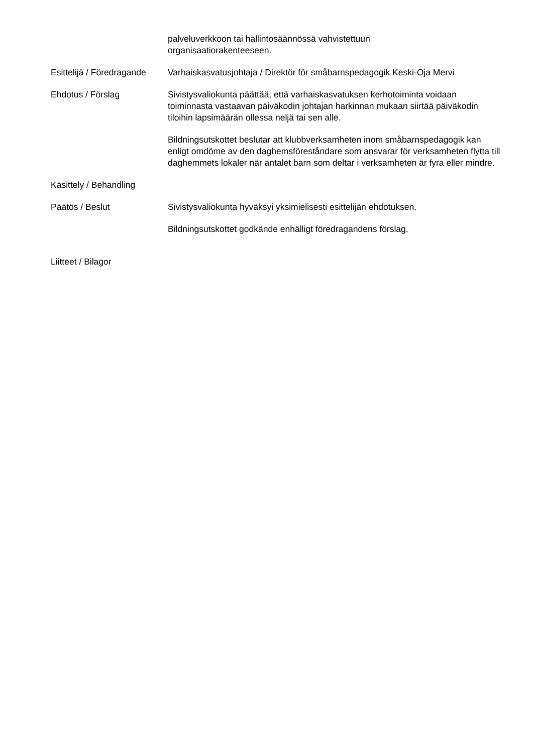palveluverkkoon tai hallintosäännössä vahvistettuun
organisaatiorakenteeseen.
Esittelijä / Föredragande
Varhaiskasvatusjohtaja / Direktör för småbarnspedagogik Keski-Oja Mervi
Ehdotus / Förslag Sivistysvaliokunta päättää, että varhaiskasvatuksen kerhotoiminta voidaan toiminnasta vastaavan päiväkodin johtajan harkinnan mukaan siirtää päiväkodin tiloihin lapsimäärän ollessa neljä tai sen alle.
Bildningsutskottet beslutar att klubbverksamheten inom småbarnspedagogik kan enligt omdöme av den daghemsföreståndare som ansvarar för verksamheten flytta till daghemmets lokaler när antalet barn som deltar i verksamheten är fyra eller mindre.
Käsittely / Behandling
Päätös / Beslut Sivistysvaliokunta hyväksyi yksimielisesti esittelijän ehdotuksen.
Bildningsutskottet godkände enhälligt föredragandens förslag.
Liitteet / Bilagor